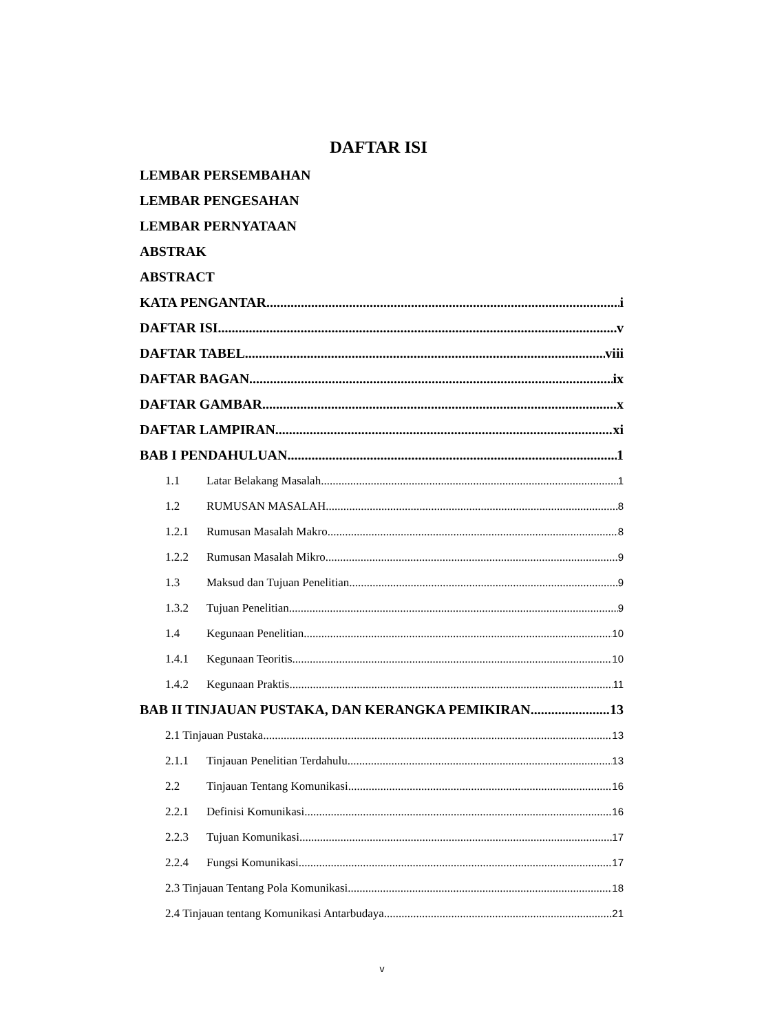DAFTAR ISI
LEMBAR PERSEMBAHAN
LEMBAR PENGESAHAN
LEMBAR PERNYATAAN
ABSTRAK
ABSTRACT
KATA PENGANTAR i
DAFTAR ISI v
DAFTAR TABEL viii
DAFTAR BAGAN ix
DAFTAR GAMBAR x
DAFTAR LAMPIRAN xi
BAB I PENDAHULUAN 1
1.1 Latar Belakang Masalah 1
1.2 RUMUSAN MASALAH 8
1.2.1 Rumusan Masalah Makro 8
1.2.2 Rumusan Masalah Mikro 9
1.3 Maksud dan Tujuan Penelitian 9
1.3.2 Tujuan Penelitian 9
1.4 Kegunaan Penelitian 10
1.4.1 Kegunaan Teoritis 10
1.4.2 Kegunaan Praktis 11
BAB II TINJAUAN PUSTAKA, DAN KERANGKA PEMIKIRAN 13
2.1 Tinjauan Pustaka 13
2.1.1 Tinjauan Penelitian Terdahulu 13
2.2 Tinjauan Tentang Komunikasi 16
2.2.1 Definisi Komunikasi 16
2.2.3 Tujuan Komunikasi 17
2.2.4 Fungsi Komunikasi 17
2.3 Tinjauan Tentang Pola Komunikasi 18
2.4 Tinjauan tentang Komunikasi Antarbudaya 21
v